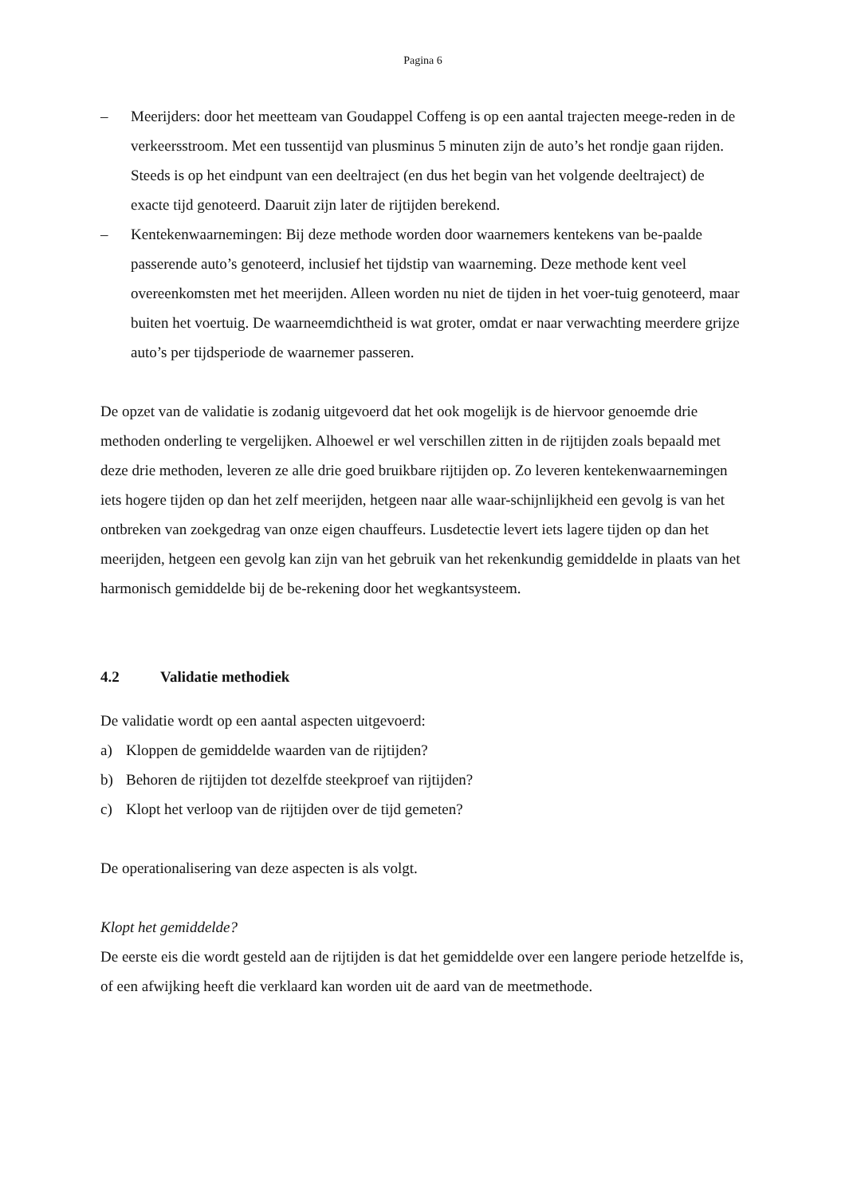Pagina 6
– Meerijders: door het meetteam van Goudappel Coffeng is op een aantal trajecten meege-reden in de verkeersstroom. Met een tussentijd van plusminus 5 minuten zijn de auto’s het rondje gaan rijden. Steeds is op het eindpunt van een deeltraject (en dus het begin van het volgende deeltraject) de exacte tijd genoteerd. Daaruit zijn later de rijtijden berekend.
– Kentekenwaarnemingen: Bij deze methode worden door waarnemers kentekens van be-paalde passerende auto’s genoteerd, inclusief het tijdstip van waarneming. Deze methode kent veel overeenkomsten met het meerijden. Alleen worden nu niet de tijden in het voer-tuig genoteerd, maar buiten het voertuig. De waarneemdichtheid is wat groter, omdat er naar verwachting meerdere grijze auto’s per tijdsperiode de waarnemer passeren.
De opzet van de validatie is zodanig uitgevoerd dat het ook mogelijk is de hiervoor genoemde drie methoden onderling te vergelijken. Alhoewel er wel verschillen zitten in de rijtijden zoals bepaald met deze drie methoden, leveren ze alle drie goed bruikbare rijtijden op. Zo leveren kentekenwaarnemingen iets hogere tijden op dan het zelf meerijden, hetgeen naar alle waar-schijnlijkheid een gevolg is van het ontbreken van zoekgedrag van onze eigen chauffeurs. Lusdetectie levert iets lagere tijden op dan het meerijden, hetgeen een gevolg kan zijn van het gebruik van het rekenkundig gemiddelde in plaats van het harmonisch gemiddelde bij de be-rekening door het wegkantsysteem.
4.2 Validatie methodiek
De validatie wordt op een aantal aspecten uitgevoerd:
a) Kloppen de gemiddelde waarden van de rijtijden?
b) Behoren de rijtijden tot dezelfde steekproef van rijtijden?
c) Klopt het verloop van de rijtijden over de tijd gemeten?
De operationalisering van deze aspecten is als volgt.
Klopt het gemiddelde?
De eerste eis die wordt gesteld aan de rijtijden is dat het gemiddelde over een langere periode hetzelfde is, of een afwijking heeft die verklaard kan worden uit de aard van de meetmethode.